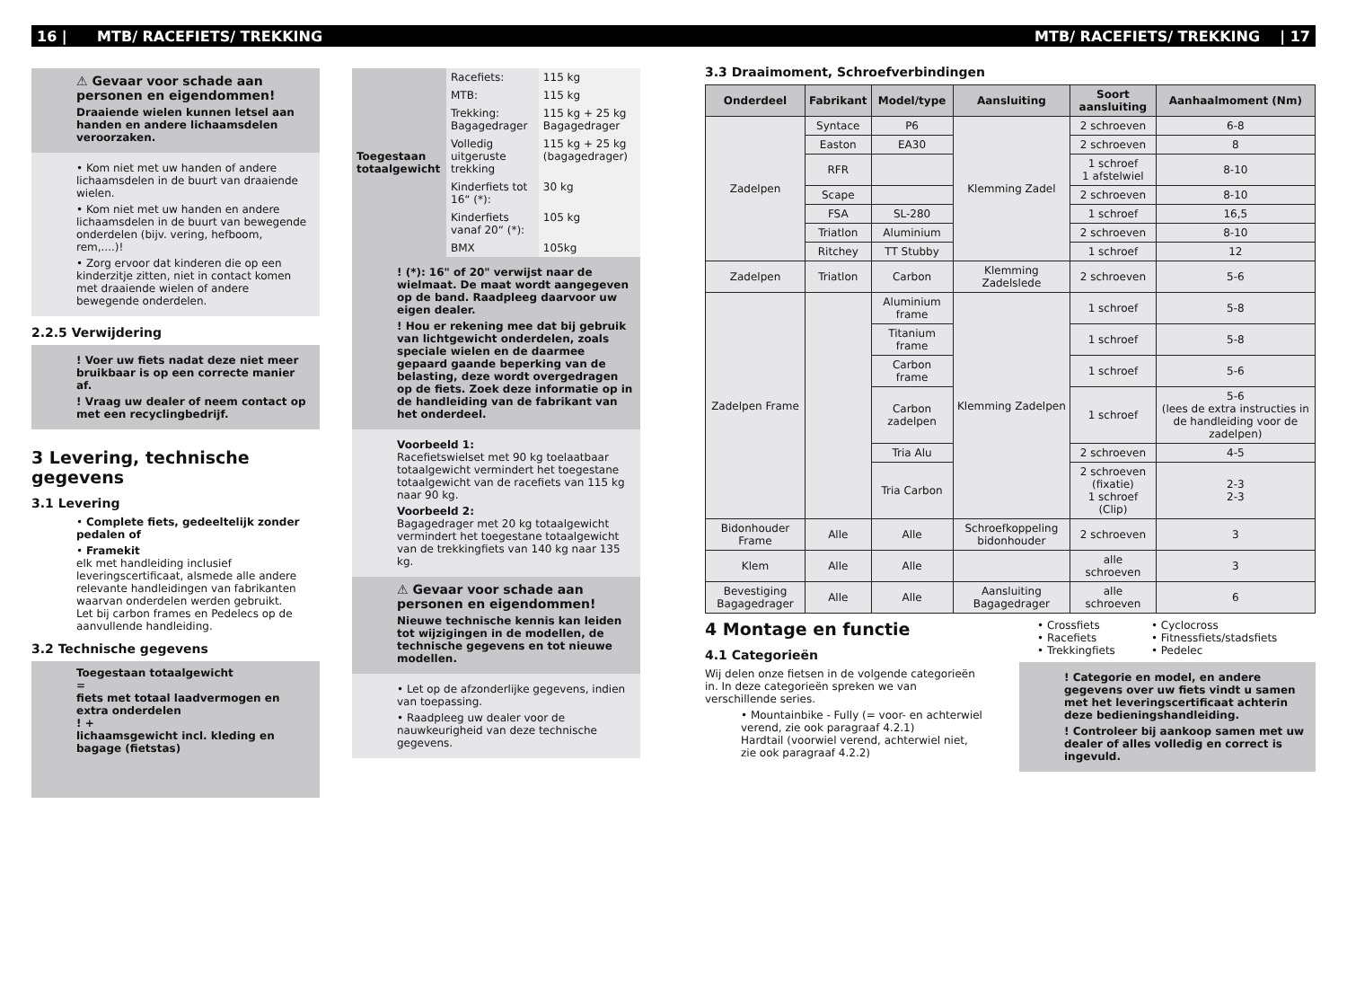16 | MTB/ RACEFIETS/ TREKKING MTB/ RACEFIETS/ TREKKING | 17
⚠ Gevaar voor schade aan personen en eigendommen!
Draaiende wielen kunnen letsel aan handen en andere lichaamsdelen veroorzaken.
• Kom niet met uw handen of andere lichaamsdelen in de buurt van draaiende wielen.
• Kom niet met uw handen en andere lichaamsdelen in de buurt van bewegende onderdelen (bijv. vering, hefboom, rem,....)!
• Zorg ervoor dat kinderen die op een kinderzitje zitten, niet in contact komen met draaiende wielen of andere bewegende onderdelen.
2.2.5 Verwijdering
! Voer uw fiets nadat deze niet meer bruikbaar is op een correcte manier af.
! Vraag uw dealer of neem contact op met een recyclingbedrijf.
3 Levering, technische gegevens
3.1 Levering
• Complete fiets, gedeeltelijk zonder pedalen of
• Framekit
elk met handleiding inclusief leveringscertificaat, alsmede alle andere relevante handleidingen van fabrikanten waarvan onderdelen werden gebruikt.
Let bij carbon frames en Pedelecs op de aanvullende handleiding.
3.2 Technische gegevens
Toegestaan totaalgewicht
=
fiets met totaal laadvermogen en extra onderdelen
! +
lichaamsgewicht incl. kleding en bagage (fietstas)
| Toegestaan totaalgewicht | Racefiets: | 115 kg |
| | MTB: | 115 kg |
| | Trekking: Bagagedrager | 115 kg + 25 kg Bagagedrager |
| | Volledig uitgeruste trekking | 115 kg + 25 kg (bagagedrager) |
| | Kinderfiets tot 16“ (*): | 30 kg |
| | Kinderfiets vanaf 20“ (*): | 105 kg |
| | BMX | 105kg |
! (*): 16" of 20" verwijst naar de wielmaat. De maat wordt aangegeven op de band. Raadpleeg daarvoor uw eigen dealer.
! Hou er rekening mee dat bij gebruik van lichtgewicht onderdelen, zoals speciale wielen en de daarmee gepaard gaande beperking van de belasting, deze wordt overgedragen op de fiets. Zoek deze informatie op in de handleiding van de fabrikant van het onderdeel.
Voorbeeld 1:
Racefietswielset met 90 kg toelaatbaar totaalgewicht vermindert het toegestane totaalgewicht van de racefiets van 115 kg naar 90 kg.
Voorbeeld 2:
Bagagedrager met 20 kg totaalgewicht vermindert het toegestane totaalgewicht van de trekkingfiets van 140 kg naar 135 kg.
⚠ Gevaar voor schade aan personen en eigendommen!
Nieuwe technische kennis kan leiden tot wijzigingen in de modellen, de technische gegevens en tot nieuwe modellen.
• Let op de afzonderlijke gegevens, indien van toepassing.
• Raadpleeg uw dealer voor de nauwkeurigheid van deze technische gegevens.
3.3 Draaimoment, Schroefverbindingen
| Onderdeel | Fabrikant | Model/type | Aansluiting | Soort aansluiting | Aanhaalmoment (Nm) |
| --- | --- | --- | --- | --- | --- |
| Zadelpen | Syntace | P6 | Klemming Zadel | 2 schroeven | 6-8 |
| | Easton | EA30 | | 2 schroeven | 8 |
| | RFR | | | 1 schroef 1 afstelwiel | 8-10 |
| | Scape | | | 2 schroeven | 8-10 |
| | FSA | SL-280 | | 1 schroef | 16,5 |
| | Triatlon | Aluminium | | 2 schroeven | 8-10 |
| | Ritchey | TT Stubby | | 1 schroef | 12 |
| Zadelpen | Triatlon | Carbon | Klemming Zadelslede | 2 schroeven | 5-6 |
| Zadelpen Frame | | Aluminium frame | Klemming Zadelpen | 1 schroef | 5-8 |
| | | Titanium frame | | 1 schroef | 5-8 |
| | | Carbon frame | | 1 schroef | 5-6 |
| | | Carbon zadelpen | | 1 schroef | 5-6 (lees de extra instructies in de handleiding voor de zadelpen) |
| | | Tria Alu | | 2 schroeven | 4-5 |
| | | Tria Carbon | | 2 schroeven (fixatie) 1 schroef (Clip) | 2-3 2-3 |
| Bidonhouder Frame | Alle | Alle | Schroefkoppeling bidonhouder | 2 schroeven | 3 |
| Klem | Alle | Alle | | alle schroeven | 3 |
| Bevestiging Bagagedrager | Alle | Alle | Aansluiting Bagagedrager | alle schroeven | 6 |
4 Montage en functie
4.1 Categorieën
Wij delen onze fietsen in de volgende categorieën in. In deze categorieën spreken we van verschillende series.
• Mountainbike - Fully (= voor- en achterwiel verend, zie ook paragraaf 4.2.1)
Hardtail (voorwiel verend, achterwiel niet, zie ook paragraaf 4.2.2)
• Crossfiets
• Racefiets
• Trekkingfiets
• Cyclocross
• Fitnessfiets/stadsfiets
• Pedelec
! Categorie en model, en andere gegevens over uw fiets vindt u samen met het leveringscertificaat achterin deze bedieningshandleiding.
! Controleer bij aankoop samen met uw dealer of alles volledig en correct is ingevuld.